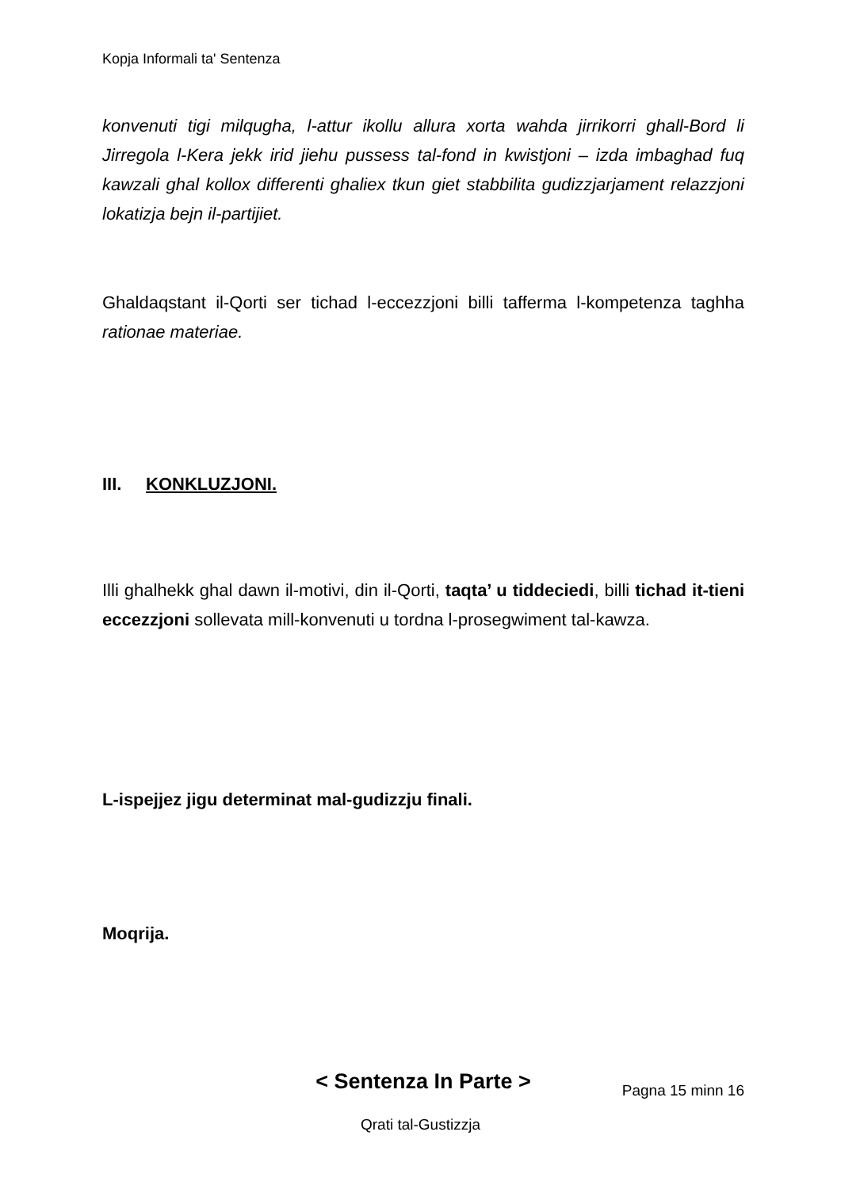Kopja Informali ta' Sentenza
konvenuti tigi milqugha, l-attur ikollu allura xorta wahda jirrikorri ghall-Bord li Jirregola l-Kera jekk irid jiehu pussess tal-fond in kwistjoni – izda imbaghad fuq kawzali ghal kollox differenti ghaliex tkun giet stabbilita gudizzjarjament relazzjoni lokatizja bejn il-partijiet.
Ghaldaqstant il-Qorti ser tichad l-eccezzjoni billi tafferma l-kompetenza taghha rationae materiae.
III. KONKLUZJONI.
Illi ghalhekk ghal dawn il-motivi, din il-Qorti, taqta’ u tiddeciedi, billi tichad it-tieni eccezzjoni sollevata mill-konvenuti u tordna l-prosegwiment tal-kawza.
L-ispejjez jigu determinat mal-gudizzju finali.
Moqrija.
< Sentenza In Parte >
Pagna 15 minn 16
Qrati tal-Gustizzja